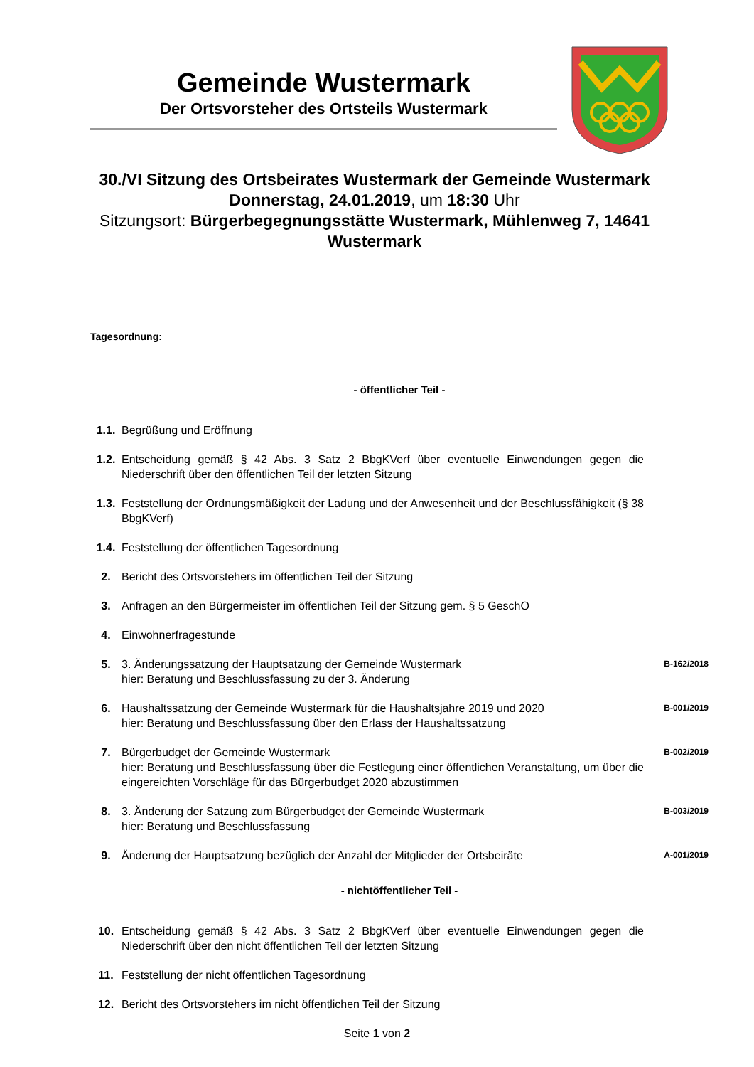Gemeinde Wustermark
Der Ortsvorsteher des Ortsteils Wustermark
30./VI Sitzung des Ortsbeirates Wustermark der Gemeinde Wustermark
Donnerstag, 24.01.2019, um 18:30 Uhr
Sitzungsort: Bürgerbegegnungsstätte Wustermark, Mühlenweg 7, 14641 Wustermark
Tagesordnung:
- öffentlicher Teil -
| 1.1. | Begrüßung und Eröffnung | |
| 1.2. | Entscheidung gemäß § 42 Abs. 3 Satz 2 BbgKVerf über eventuelle Einwendungen gegen die Niederschrift über den öffentlichen Teil der letzten Sitzung | |
| 1.3. | Feststellung der Ordnungsmäßigkeit der Ladung und der Anwesenheit und der Beschlussfähigkeit (§ 38 BbgKVerf) | |
| 1.4. | Feststellung der öffentlichen Tagesordnung | |
| 2. | Bericht des Ortsvorstehers im öffentlichen Teil der Sitzung | |
| 3. | Anfragen an den Bürgermeister im öffentlichen Teil der Sitzung gem. § 5 GeschO | |
| 4. | Einwohnerfragestunde | |
| 5. | 3. Änderungssatzung der Hauptsatzung der Gemeinde Wustermark hier: Beratung und Beschlussfassung zu der 3. Änderung | B-162/2018 |
| 6. | Haushaltssatzung der Gemeinde Wustermark für die Haushaltsjahre 2019 und 2020 hier: Beratung und Beschlussfassung über den Erlass der Haushaltssatzung | B-001/2019 |
| 7. | Bürgerbudget der Gemeinde Wustermark hier: Beratung und Beschlussfassung über die Festlegung einer öffentlichen Veranstaltung, um über die eingereichten Vorschläge für das Bürgerbudget 2020 abzustimmen | B-002/2019 |
| 8. | 3. Änderung der Satzung zum Bürgerbudget der Gemeinde Wustermark hier: Beratung und Beschlussfassung | B-003/2019 |
| 9. | Änderung der Hauptsatzung bezüglich der Anzahl der Mitglieder der Ortsbeiräte | A-001/2019 |
- nichtöffentlicher Teil -
| 10. | Entscheidung gemäß § 42 Abs. 3 Satz 2 BbgKVerf über eventuelle Einwendungen gegen die Niederschrift über den nicht öffentlichen Teil der letzten Sitzung | |
| 11. | Feststellung der nicht öffentlichen Tagesordnung | |
| 12. | Bericht des Ortsvorstehers im nicht öffentlichen Teil der Sitzung | |
Seite 1 von 2